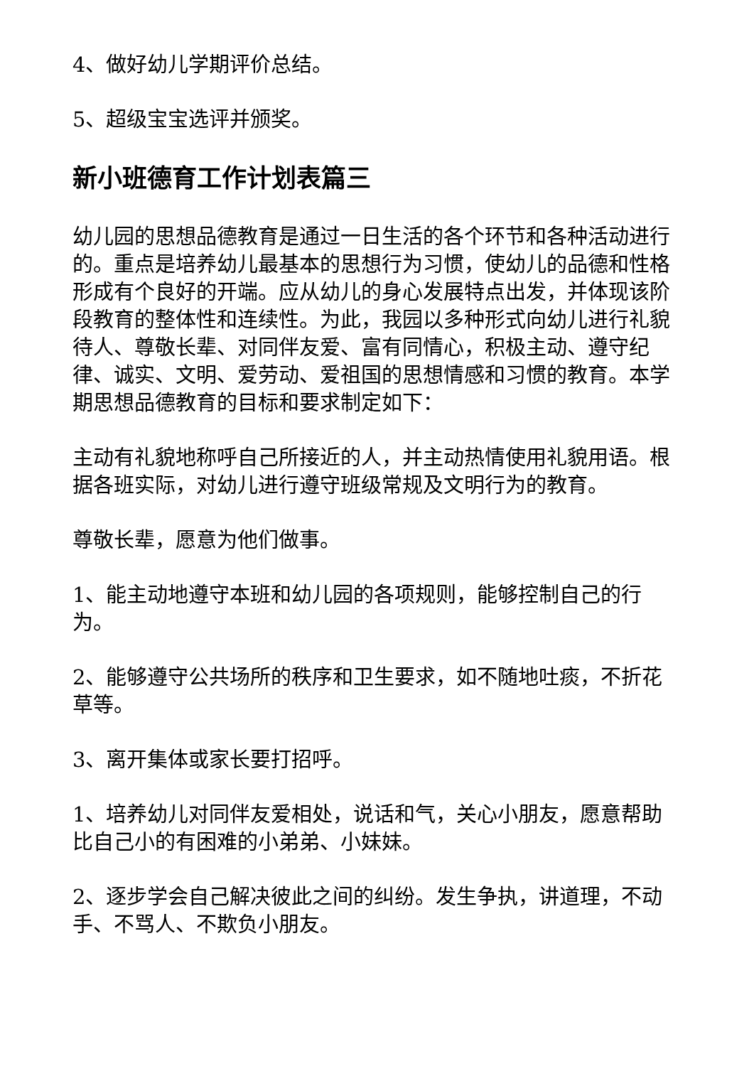4、做好幼儿学期评价总结。
5、超级宝宝选评并颁奖。
新小班德育工作计划表篇三
幼儿园的思想品德教育是通过一日生活的各个环节和各种活动进行的。重点是培养幼儿最基本的思想行为习惯，使幼儿的品德和性格形成有个良好的开端。应从幼儿的身心发展特点出发，并体现该阶段教育的整体性和连续性。为此，我园以多种形式向幼儿进行礼貌待人、尊敬长辈、对同伴友爱、富有同情心，积极主动、遵守纪律、诚实、文明、爱劳动、爱祖国的思想情感和习惯的教育。本学期思想品德教育的目标和要求制定如下：
主动有礼貌地称呼自己所接近的人，并主动热情使用礼貌用语。根据各班实际，对幼儿进行遵守班级常规及文明行为的教育。
尊敬长辈，愿意为他们做事。
1、能主动地遵守本班和幼儿园的各项规则，能够控制自己的行为。
2、能够遵守公共场所的秩序和卫生要求，如不随地吐痰，不折花草等。
3、离开集体或家长要打招呼。
1、培养幼儿对同伴友爱相处，说话和气，关心小朋友，愿意帮助比自己小的有困难的小弟弟、小妹妹。
2、逐步学会自己解决彼此之间的纠纷。发生争执，讲道理，不动手、不骂人、不欺负小朋友。